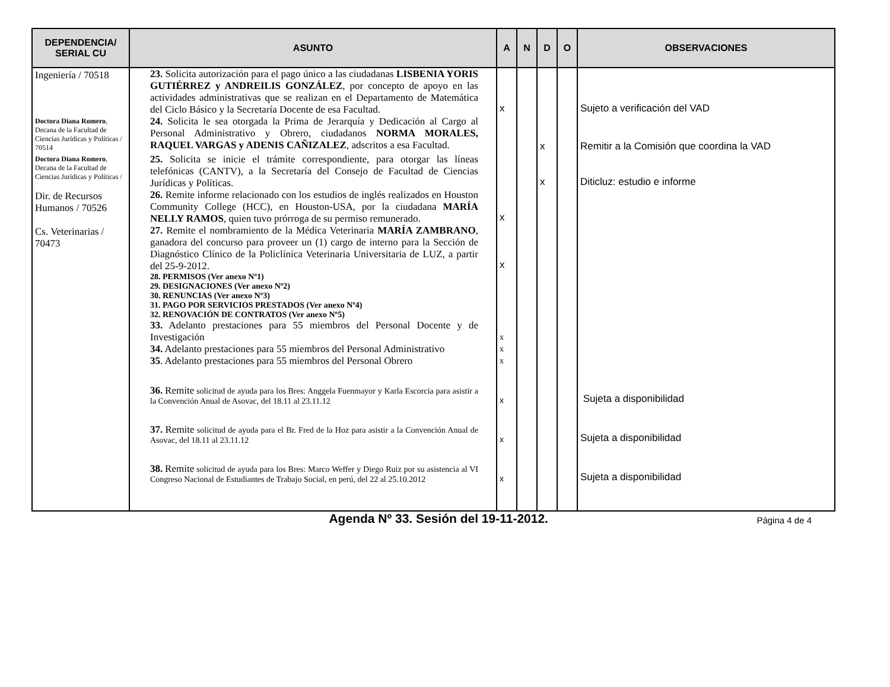| DEPENDENCIA/ SERIAL CU | ASUNTO | A | N | D | O | OBSERVACIONES |
| --- | --- | --- | --- | --- | --- | --- |
| Ingeniería / 70518 | 23. Solicita autorización para el pago único a las ciudadanas LISBENIA YORIS GUTIÉRREZ y ANDREILIS GONZÁLEZ , por concepto de apoyo en las actividades administrativas que se realizan en el Departamento de Matemática del Ciclo Básico y la Secretaría Docente de esa Facultad. | x | | | | Sujeto a verificación del VAD |
| Doctora Diana Romero , Decana de la Facultad de Ciencias Jurídicas y Políticas / 70514 | 24. Solicita le sea otorgada la Prima de Jerarquía y Dedicación al Cargo al Personal Administrativo y Obrero, ciudadanos NORMA MORALES, RAQUEL VARGAS y ADENIS CAÑIZALEZ , adscritos a esa Facultad. | | | x | | Remitir a la Comisión que coordina la VAD |
| Doctora Diana Romero , Decana de la Facultad de Ciencias Jurídicas y Políticas / | 25. Solicita se inicie el trámite correspondiente, para otorgar las líneas telefónicas (CANTV), a la Secretaría del Consejo de Facultad de Ciencias Jurídicas y Políticas. | | | x | | Diticluz: estudio e informe |
| Dir. de Recursos Humanos / 70526 | 26. Remite informe relacionado con los estudios de inglés realizados en Houston Community College (HCC), en Houston-USA, por la ciudadana MARÍA NELLY RAMOS , quien tuvo prórroga de su permiso remunerado. | x | | | | |
| Cs. Veterinarias / 70473 | 27. Remite el nombramiento de la Médica Veterinaria MARÍA ZAMBRANO , ganadora del concurso para proveer un (1) cargo de interno para la Sección de Diagnóstico Clínico de la Policlínica Veterinaria Universitaria de LUZ, a partir del 25-9-2012. | x | | | | |
| | 28. PERMISOS (Ver anexo Nº1) 29. DESIGNACIONES (Ver anexo Nº2) 30. RENUNCIAS (Ver anexo Nº3) 31. PAGO POR SERVICIOS PRESTADOS (Ver anexo Nº4) 32. RENOVACIÓN DE CONTRATOS (Ver anexo Nº5) | | | | | |
| | 33. Adelanto prestaciones para 55 miembros del Personal Docente y de Investigación | x | | | | |
| | 34. Adelanto prestaciones para 55 miembros del Personal Administrativo | x | | | | |
| | 35 . Adelanto prestaciones para 55 miembros del Personal Obrero | x | | | | |
| | 36. Remite solicitud de ayuda para los Bres: Anggela Fuenmayor y Karla Escorcia para asistir a la Convención Anual de Asovac, del 18.11 al 23.11.12 | x | | | | Sujeta a disponibilidad |
| | 37. Remite solicitud de ayuda para el Br. Fred de la Hoz para asistir a la Convención Anual de Asovac, del 18.11 al 23.11.12 | x | | | | Sujeta a disponibilidad |
| | 38. Remite solicitud de ayuda para los Bres: Marco Weffer y Diego Ruiz por su asistencia al VI Congreso Nacional de Estudiantes de Trabajo Social, en perú, del 22 al 25.10.2012 | x | | | | Sujeta a disponibilidad |
Agenda Nº 33. Sesión del 19-11-2012.
Página 4 de 4